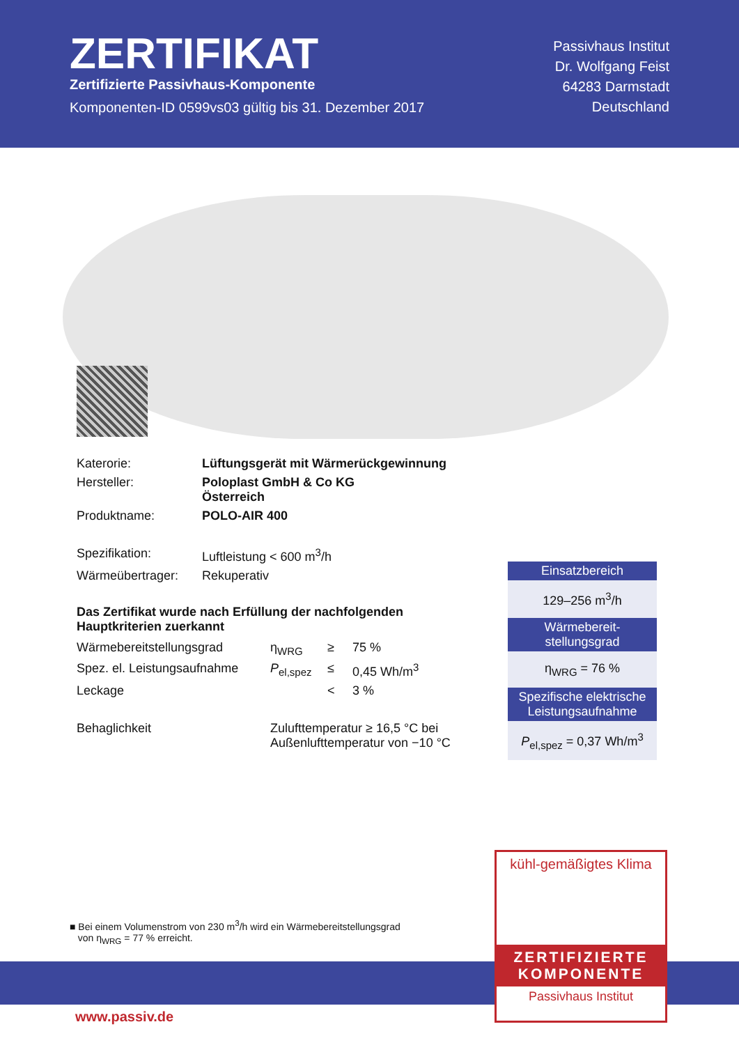ZERTIFIKAT
Zertifizierte Passivhaus-Komponente
Komponenten-ID 0599vs03 gültig bis 31. Dezember 2017
Passivhaus Institut
Dr. Wolfgang Feist
64283 Darmstadt
Deutschland
| Katerorie: | Lüftungsgerät mit Wärmerückgewinnung |
| Hersteller: | Poloplast GmbH & Co KG Österreich |
| Produktname: | POLO-AIR 400 |
| Spezifikation: | Luftleistung < 600 m<sup>3</sup>/h |
| Wärmeübertrager: | Rekuperativ |
Das Zertifikat wurde nach Erfüllung der nachfolgenden Hauptkriterien zuerkannt
| Wärmebereitstellungsgrad | η<sub>WRG</sub> | ≥ | 75 % |
| Spez. el. Leistungsaufnahme | P<sub>el,spez</sub> | ≤ | 0,45 Wh/m<sup>3</sup> |
| Leckage | | < | 3 % |
| Behaglichkeit | Zulufttemperatur ≥ 16,5 °C bei Außenlufttemperatur von −10 °C | | |
Einsatzbereich
129–256 m<sup>3</sup>/h
Wärmebereit-
stellungsgrad
η<sub>WRG</sub> = 76 %
Spezifische elektrische Leistungsaufnahme
P<sub>el,spez</sub> = 0,37 Wh/m<sup>3</sup>
■ Bei einem Volumenstrom von 230 m<sup>3</sup>/h wird ein Wärmebereitstellungsgrad
von η<sub>WRG</sub> = 77 % erreicht.
www.passiv.de
kühl-gemäßigtes Klima
ZERTIFIZIERTE
KOMPONENTE
Passivhaus Institut